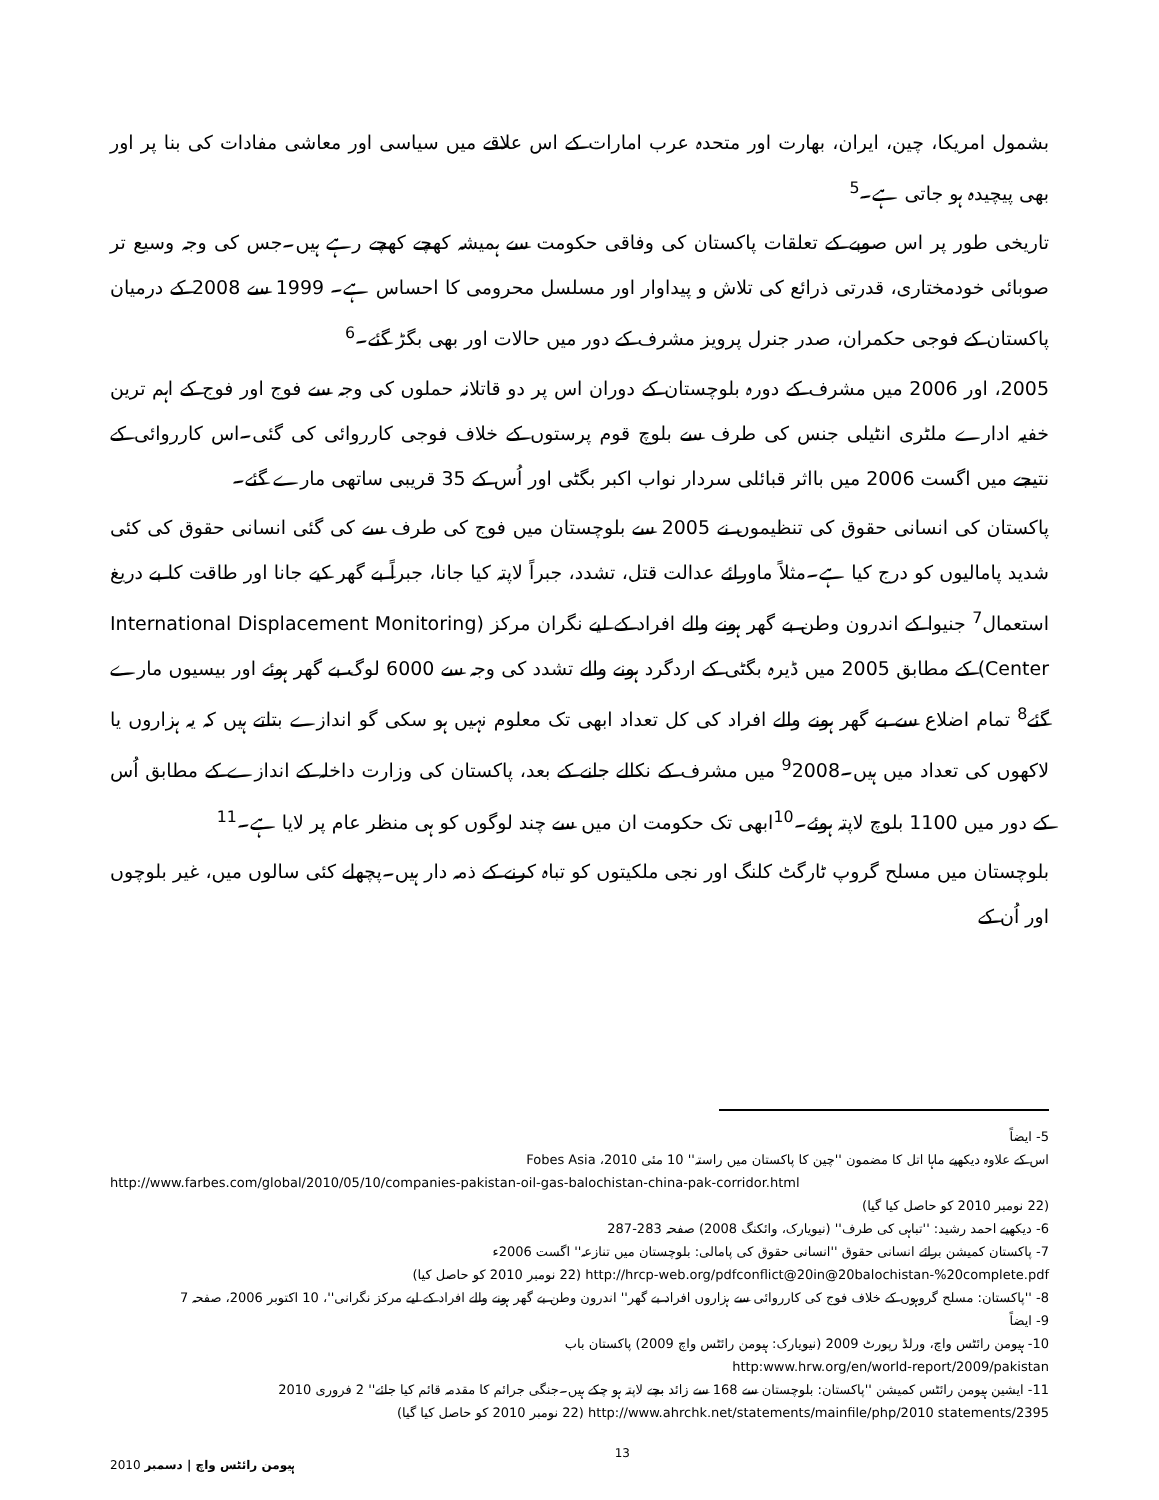بشمول امریکا، چین، ایران، بھارت اور متحدہ عرب امارات کے اس علاقے میں سیاسی اور معاشی مفادات کی بنا پر اور بھی پیچیدہ ہو جاتی ہے۔<sup>5</sup>
تاریخی طور پر اس صوبے کے تعلقات پاکستان کی وفاقی حکومت سے ہمیشہ کھچے کھچے رہے ہیں۔جس کی وجہ وسیع تر صوبائی خودمختاری، قدرتی ذرائع کی تلاش و پیداوار اور مسلسل محرومی کا احساس ہے۔ 1999 سے 2008 کے درمیان پاکستان کے فوجی حکمران، صدر جنرل پرویز مشرف کے دور میں حالات اور بھی بگڑ گئے۔<sup>6</sup>
2005، اور 2006 میں مشرف کے دورہ بلوچستان کے دوران اس پر دو قاتلانہ حملوں کی وجہ سے فوج اور فوج کے اہم ترین خفیہ ادارے ملٹری انٹیلی جنس کی طرف سے بلوچ قوم پرستوں کے خلاف فوجی کارروائی کی گئی۔اس کارروائی کے نتیجے میں اگست 2006 میں بااثر قبائلی سردار نواب اکبر بگٹی اور اُس کے 35 قریبی ساتھی مارے گئے۔
پاکستان کی انسانی حقوق کی تنظیموں نے 2005 سے بلوچستان میں فوج کی طرف سے کی گئی انسانی حقوق کی کئی شدید پامالیوں کو درج کیا ہے۔مثلاً ماورائے عدالت قتل، تشدد، جبراً لاپتہ کیا جانا، جبراً بے گھر کیے جانا اور طاقت کا بے دریغ استعمال<sup>7</sup> جنیوا کے اندرون وطن بے گھر ہونے والے افراد کے لیے نگران مرکز (International Displacement Monitoring Center) کے مطابق 2005 میں ڈیرہ بگٹی کے اردگرد ہونے والے تشدد کی وجہ سے 6000 لوگ بے گھر ہوئے اور بیسیوں مارے گئے<sup>8</sup> تمام اضلاع سے بے گھر ہونے والے افراد کی کل تعداد ابھی تک معلوم نہیں ہو سکی گو اندازے بتاتے ہیں کہ یہ ہزاروں یا لاکھوں کی تعداد میں ہیں۔<sup>9</sup>2008 میں مشرف کے نکالے جانے کے بعد، پاکستان کی وزارت داخلہ کے اندازے کے مطابق اُس کے دور میں 1100 بلوچ لاپتہ ہوئے۔<sup>10</sup>ابھی تک حکومت ان میں سے چند لوگوں کو ہی منظر عام پر لایا ہے۔<sup>11</sup>
بلوچستان میں مسلح گروپ ٹارگٹ کلنگ اور نجی ملکیتوں کو تباہ کرنے کے ذمہ دار ہیں۔پچھلے کئی سالوں میں، غیر بلوچوں اور اُن کے
5- ایضاً
اس کے علاوہ دیکھیے ماہا اتل کا مضمون ''چین کا پاکستان میں راستہ'' 10 مئی 2010، Fobes Asia
http://www.farbes.com/global/2010/05/10/companies-pakistan-oil-gas-balochistan-china-pak-corridor.html
(22 نومبر 2010 کو حاصل کیا گیا)
6- دیکھیے احمد رشید: ''تباہی کی طرف'' (نیویارک، وائکنگ 2008) صفحہ 283-287
7- پاکستان کمیشن برائے انسانی حقوق ''انسانی حقوق کی پامالی: بلوچستان میں تنازعہ'' اگست 2006ء
http://hrcp-web.org/pdfconflict@20in@20balochistan-%20complete.pdf (22 نومبر 2010 کو حاصل کیا)
8- ''پاکستان: مسلح گروہوں کے خلاف فوج کی کارروائی سے ہزاروں افراد بے گھر'' اندرون وطن بے گھر ہونے والے افراد کے لیے مرکز نگرانی''، 10 اکتوبر 2006، صفحہ 7
9- ایضاً
10- ہیومن رائٹس واچ، ورلڈ رپورٹ 2009 (نیویارک: ہیومن رائٹس واچ 2009) پاکستان باب
http:www.hrw.org/en/world-report/2009/pakistan
11- ایشین ہیومن رائٹس کمیشن ''پاکستان: بلوچستان سے 168 سے زائد بچے لاپتہ ہو چکے ہیں۔جنگی جرائم کا مقدمہ قائم کیا جائے'' 2 فروری 2010
http://www.ahrchk.net/statements/mainfile/php/2010 statements/2395 (22 نومبر 2010 کو حاصل کیا گیا)
ہیومن رائٹس واچ | دسمبر 2010 13